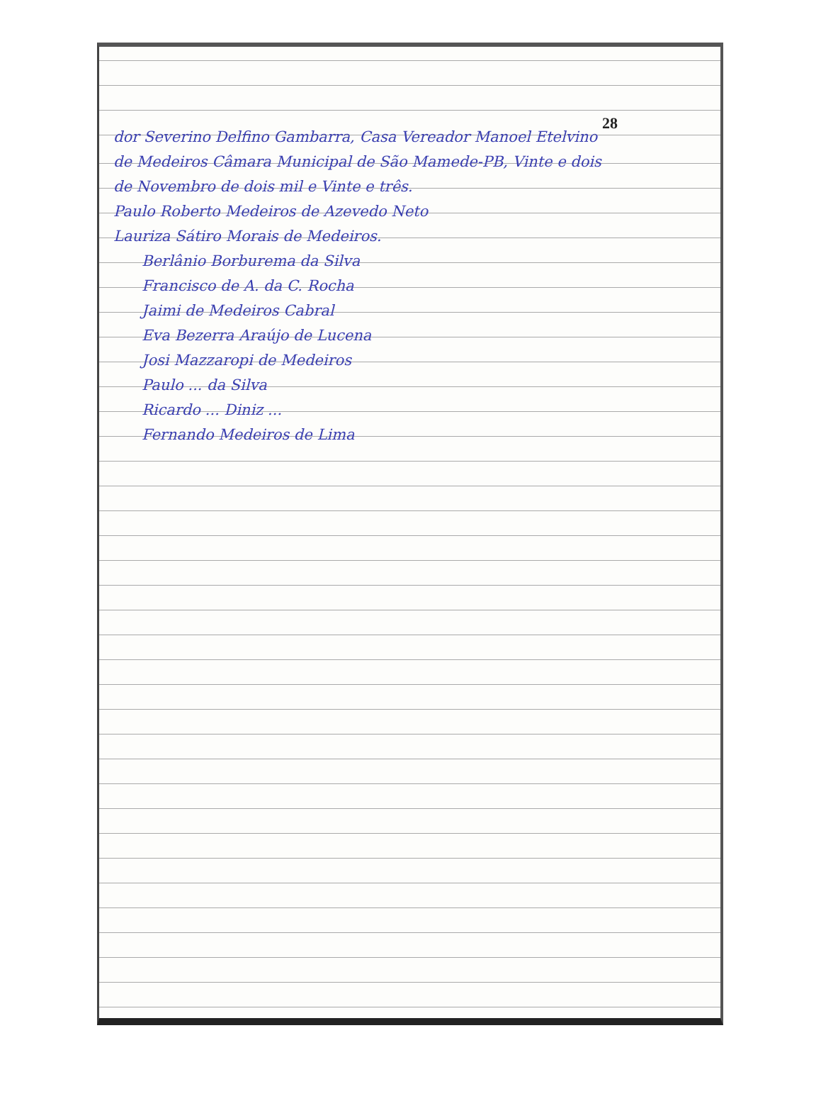28
dor Severino Delfino Gambarra, Casa Vereador Manoel Etelvino
de Medeiros Câmara Municipal de São Mamede-PB, Vinte e dois
de Novembro de dois mil e Vinte e três.
Paulo Roberto Medeiros de Azevedo Neto
Lauriza Sátiro Morais de Medeiros.
Berlânio Borburema da Silva
Francisco de A. da C. Rocha
Jaimi de Medeiros Cabral
Eva Bezerra Araújo de Lucena
Josi Mazzaropi de Medeiros
Paulo ... da Silva
Ricardo ... Diniz ...
Fernando Medeiros de Lima